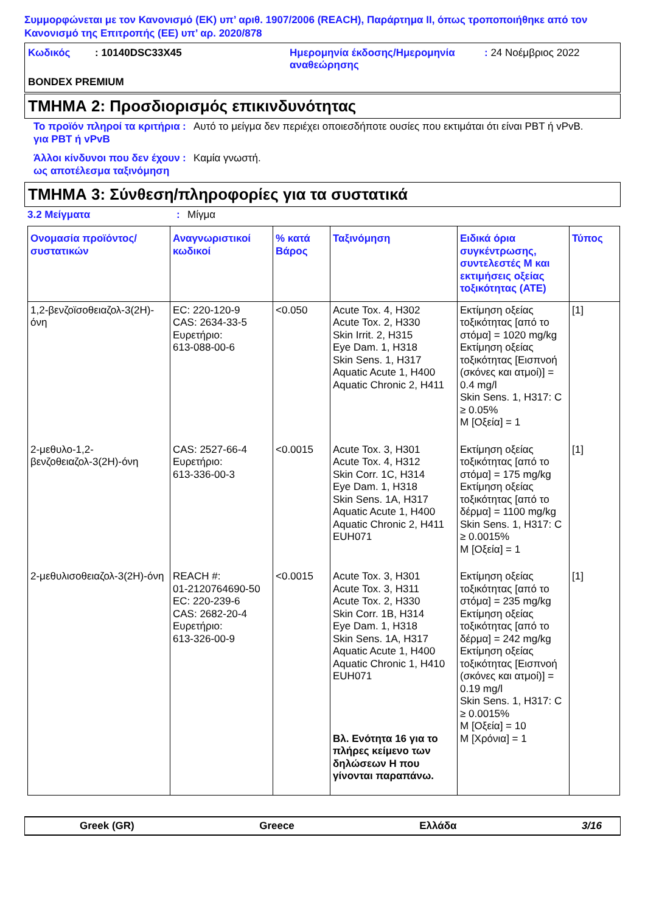Συμμορφώνεται με τον Κανονισμό (ΕΚ) υπ’ αριθ. 1907/2006 (REACH), Παράρτημα II, όπως τροποποιήθηκε από τον Κανονισμό της Επιτροπής (ΕΕ) υπ’ αρ. 2020/878
Κωδικός: 10140DSC33X45 Ημερομηνία έκδοσης/Ημερομηνία αναθεώρησης: 24 Νοέμβριος 2022 BONDEX PREMIUM
ΤΜΗΜΑ 2: Προσδιορισμός επικινδυνότητας
Το προϊόν πληροί τα κριτήρια για PBT ή vPvB: Αυτό το μείγμα δεν περιέχει οποιεσδήποτε ουσίες που εκτιμάται ότι είναι PBT ή vPvB.
Άλλοι κίνδυνοι που δεν έχουν ως αποτέλεσμα ταξινόμηση: Καμία γνωστή.
ΤΜΗΜΑ 3: Σύνθεση/πληροφορίες για τα συστατικά
3.2 Μείγματα: Μίγμα
| Ονομασία προϊόντος/ συστατικών | Αναγνωριστικοί κωδικοί | % κατά Βάρος | Ταξινόμηση | Ειδικά όρια συγκέντρωσης, συντελεστές M και εκτιμήσεις οξείας τοξικότητας (ATE) | Τύπος |
| --- | --- | --- | --- | --- | --- |
| 1,2-βενζοϊσοθειαζολ-3(2H)-όνη | EC: 220-120-9 CAS: 2634-33-5 Ευρετήριο: 613-088-00-6 | <0.050 | Acute Tox. 4, H302 Acute Tox. 2, H330 Skin Irrit. 2, H315 Eye Dam. 1, H318 Skin Sens. 1, H317 Aquatic Acute 1, H400 Aquatic Chronic 2, H411 | Εκτίμηση οξείας τοξικότητας [από το στόμα] = 1020 mg/kg Εκτίμηση οξείας τοξικότητας [Εισπνοή (σκόνες και ατμοί)] = 0.4 mg/l Skin Sens. 1, H317: C ≥ 0.05% M [Οξεία] = 1 | [1] |
| 2-μεθυλο-1,2-βενζοθειαζολ-3(2H)-όνη | CAS: 2527-66-4 Ευρετήριο: 613-336-00-3 | <0.0015 | Acute Tox. 3, H301 Acute Tox. 4, H312 Skin Corr. 1C, H314 Eye Dam. 1, H318 Skin Sens. 1A, H317 Aquatic Acute 1, H400 Aquatic Chronic 2, H411 EUH071 | Εκτίμηση οξείας τοξικότητας [από το στόμα] = 175 mg/kg Εκτίμηση οξείας τοξικότητας [από το δέρμα] = 1100 mg/kg Skin Sens. 1, H317: C ≥ 0.0015% M [Οξεία] = 1 | [1] |
| 2-μεθυλισοθειαζολ-3(2H)-όνη | REACH #: 01-2120764690-50 EC: 220-239-6 CAS: 2682-20-4 Ευρετήριο: 613-326-00-9 | <0.0015 | Acute Tox. 3, H301 Acute Tox. 3, H311 Acute Tox. 2, H330 Skin Corr. 1B, H314 Eye Dam. 1, H318 Skin Sens. 1A, H317 Aquatic Acute 1, H400 Aquatic Chronic 1, H410 EUH071 Βλ. Ενότητα 16 για το πλήρες κείμενο των δηλώσεων H που γίνονται παραπάνω. | Εκτίμηση οξείας τοξικότητας [από το στόμα] = 235 mg/kg Εκτίμηση οξείας τοξικότητας [από το δέρμα] = 242 mg/kg Εκτίμηση οξείας τοξικότητας [Εισπνοή (σκόνες και ατμοί)] = 0.19 mg/l Skin Sens. 1, H317: C ≥ 0.0015% M [Οξεία] = 10 M [Χρόνια] = 1 | [1] |
Greek (GR) Greece Ελλάδα 3/16